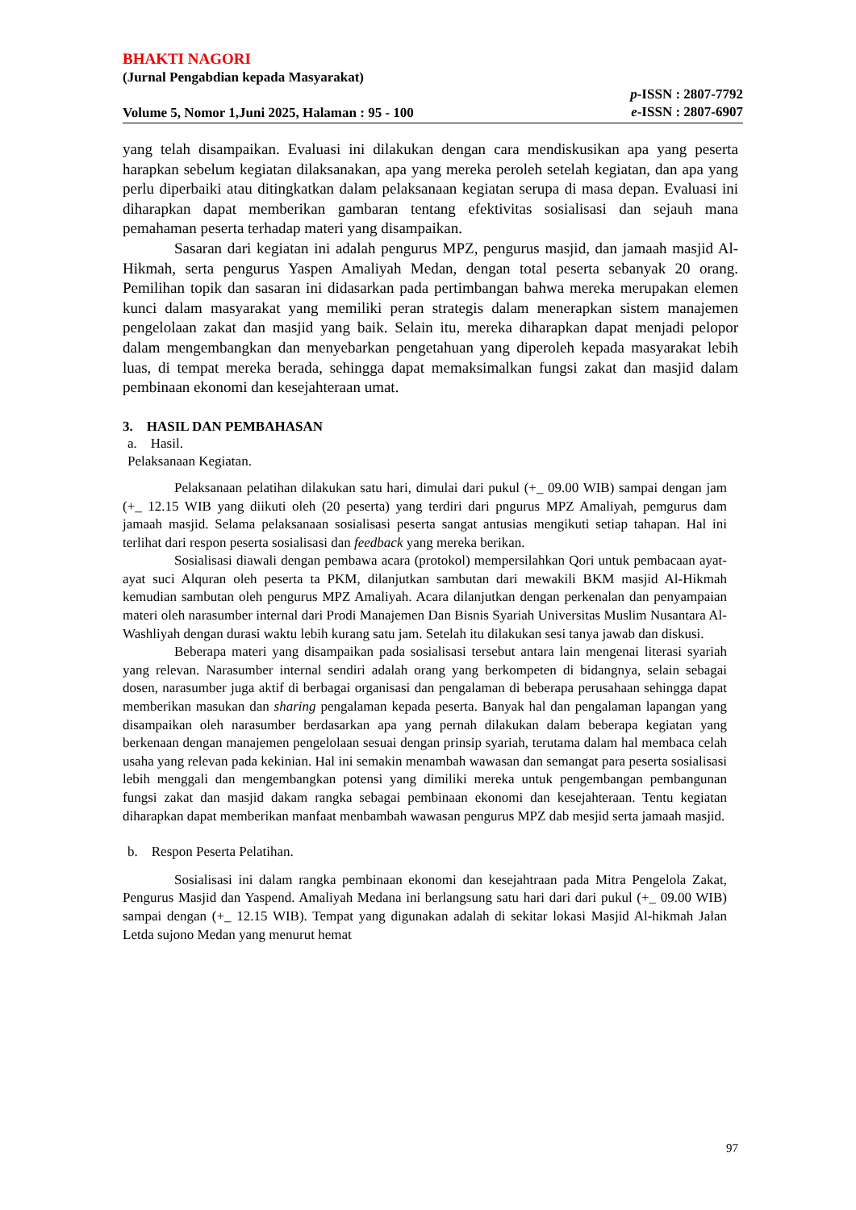BHAKTI NAGORI
(Jurnal Pengabdian kepada Masyarakat)
Volume 5, Nomor 1,Juni 2025, Halaman : 95 - 100 p-ISSN : 2807-7792
e-ISSN : 2807-6907
yang telah disampaikan. Evaluasi ini dilakukan dengan cara mendiskusikan apa yang peserta harapkan sebelum kegiatan dilaksanakan, apa yang mereka peroleh setelah kegiatan, dan apa yang perlu diperbaiki atau ditingkatkan dalam pelaksanaan kegiatan serupa di masa depan. Evaluasi ini diharapkan dapat memberikan gambaran tentang efektivitas sosialisasi dan sejauh mana pemahaman peserta terhadap materi yang disampaikan.
Sasaran dari kegiatan ini adalah pengurus MPZ, pengurus masjid, dan jamaah masjid Al-Hikmah, serta pengurus Yaspen Amaliyah Medan, dengan total peserta sebanyak 20 orang. Pemilihan topik dan sasaran ini didasarkan pada pertimbangan bahwa mereka merupakan elemen kunci dalam masyarakat yang memiliki peran strategis dalam menerapkan sistem manajemen pengelolaan zakat dan masjid yang baik. Selain itu, mereka diharapkan dapat menjadi pelopor dalam mengembangkan dan menyebarkan pengetahuan yang diperoleh kepada masyarakat lebih luas, di tempat mereka berada, sehingga dapat memaksimalkan fungsi zakat dan masjid dalam pembinaan ekonomi dan kesejahteraan umat.
3. HASIL DAN PEMBAHASAN
a. Hasil.
Pelaksanaan Kegiatan.
Pelaksanaan pelatihan dilakukan satu hari, dimulai dari pukul (+_ 09.00 WIB) sampai dengan jam (+_ 12.15 WIB yang diikuti oleh (20 peserta) yang terdiri dari pngurus MPZ Amaliyah, pemgurus dam jamaah masjid. Selama pelaksanaan sosialisasi peserta sangat antusias mengikuti setiap tahapan. Hal ini terlihat dari respon peserta sosialisasi dan feedback yang mereka berikan.
Sosialisasi diawali dengan pembawa acara (protokol) mempersilahkan Qori untuk pembacaan ayat-ayat suci Alquran oleh peserta ta PKM, dilanjutkan sambutan dari mewakili BKM masjid Al-Hikmah kemudian sambutan oleh pengurus MPZ Amaliyah. Acara dilanjutkan dengan perkenalan dan penyampaian materi oleh narasumber internal dari Prodi Manajemen Dan Bisnis Syariah Universitas Muslim Nusantara Al-Washliyah dengan durasi waktu lebih kurang satu jam. Setelah itu dilakukan sesi tanya jawab dan diskusi.
Beberapa materi yang disampaikan pada sosialisasi tersebut antara lain mengenai literasi syariah yang relevan. Narasumber internal sendiri adalah orang yang berkompeten di bidangnya, selain sebagai dosen, narasumber juga aktif di berbagai organisasi dan pengalaman di beberapa perusahaan sehingga dapat memberikan masukan dan sharing pengalaman kepada peserta. Banyak hal dan pengalaman lapangan yang disampaikan oleh narasumber berdasarkan apa yang pernah dilakukan dalam beberapa kegiatan yang berkenaan dengan manajemen pengelolaan sesuai dengan prinsip syariah, terutama dalam hal membaca celah usaha yang relevan pada kekinian. Hal ini semakin menambah wawasan dan semangat para peserta sosialisasi lebih menggali dan mengembangkan potensi yang dimiliki mereka untuk pengembangan pembangunan fungsi zakat dan masjid dakam rangka sebagai pembinaan ekonomi dan kesejahteraan. Tentu kegiatan diharapkan dapat memberikan manfaat menbambah wawasan pengurus MPZ dab mesjid serta jamaah masjid.
b. Respon Peserta Pelatihan.
Sosialisasi ini dalam rangka pembinaan ekonomi dan kesejahtraan pada Mitra Pengelola Zakat, Pengurus Masjid dan Yaspend. Amaliyah Medana ini berlangsung satu hari dari dari pukul (+_ 09.00 WIB) sampai dengan (+_ 12.15 WIB). Tempat yang digunakan adalah di sekitar lokasi Masjid Al-hikmah Jalan Letda sujono Medan yang menurut hemat
97